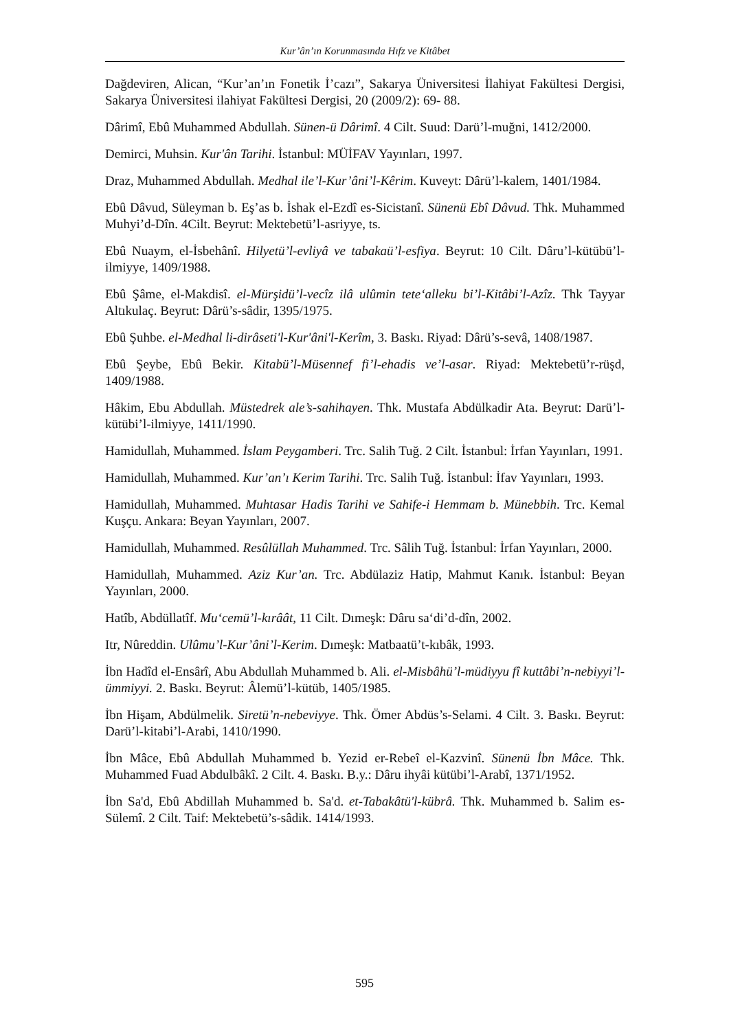Kur’ân’ın Korunmasında Hıfz ve Kitâbet
Dağdeviren, Alican, “Kur’an’ın Fonetik İ’cazı”, Sakarya Üniversitesi İlahiyat Fakültesi Dergisi, Sakarya Üniversitesi ilahiyat Fakültesi Dergisi, 20 (2009/2): 69- 88.
Dârimî, Ebû Muhammed Abdullah. Sünen-ü Dârimî. 4 Cilt. Suud: Darü’l-muğni, 1412/2000.
Demirci, Muhsin. Kur'ân Tarihi. İstanbul: MÜİFAV Yayınları, 1997.
Draz, Muhammed Abdullah. Medhal ile’l-Kur’âni’l-Kêrim. Kuveyt: Dârü’l-kalem, 1401/1984.
Ebû Dâvud, Süleyman b. Eş’as b. İshak el-Ezdî es-Sicistanî. Sünenü Ebî Dâvud. Thk. Muhammed Muhyi’d-Dîn. 4Cilt. Beyrut: Mektebetü’l-asriyye, ts.
Ebû Nuaym, el-İsbehânî. Hilyetü’l-evliyâ ve tabakaü’l-esfiya. Beyrut: 10 Cilt. Dâru’l-kütübü’l-ilmiyye, 1409/1988.
Ebû Şâme, el-Makdisî. el-Mürşidü’l-vecîz ilâ ulûmin tete‘alleku bi’l-Kitâbi’l-Azîz. Thk Tayyar Altıkulaç. Beyrut: Dârü’s-sâdir, 1395/1975.
Ebû Şuhbe. el-Medhal li-dirâseti'l-Kur'âni'l-Kerîm, 3. Baskı. Riyad: Dârü’s-sevâ, 1408/1987.
Ebû Şeybe, Ebû Bekir. Kitabü’l-Müsennef fi’l-ehadis ve’l-asar. Riyad: Mektebetü’r-rüşd, 1409/1988.
Hâkim, Ebu Abdullah. Müstedrek ale’s-sahihayen. Thk. Mustafa Abdülkadir Ata. Beyrut: Darü’l-kütübi’l-ilmiyye, 1411/1990.
Hamidullah, Muhammed. İslam Peygamberi. Trc. Salih Tuğ. 2 Cilt. İstanbul: İrfan Yayınları, 1991.
Hamidullah, Muhammed. Kur’an’ı Kerim Tarihi. Trc. Salih Tuğ. İstanbul: İfav Yayınları, 1993.
Hamidullah, Muhammed. Muhtasar Hadis Tarihi ve Sahife-i Hemmam b. Münebbih. Trc. Kemal Kuşçu. Ankara: Beyan Yayınları, 2007.
Hamidullah, Muhammed. Resûlüllah Muhammed. Trc. Sâlih Tuğ. İstanbul: İrfan Yayınları, 2000.
Hamidullah, Muhammed. Aziz Kur’an. Trc. Abdülaziz Hatip, Mahmut Kanık. İstanbul: Beyan Yayınları, 2000.
Hatîb, Abdüllatîf. Mu‘cemü’l-kırâât, 11 Cilt. Dımeşk: Dâru sa‘di’d-dîn, 2002.
Itr, Nûreddin. Ulûmu’l-Kur’âni’l-Kerim. Dımeşk: Matbaatü’t-kıbâk, 1993.
İbn Hadîd el-Ensârî, Abu Abdullah Muhammed b. Ali. el-Misbâhü’l-müdiyyu fî kuttâbi’n-nebiyyi’l-ümmiyyi. 2. Baskı. Beyrut: Âlemü’l-kütüb, 1405/1985.
İbn Hişam, Abdülmelik. Siretü’n-nebeviyye. Thk. Ömer Abdüs’s-Selami. 4 Cilt. 3. Baskı. Beyrut: Darü’l-kitabi’l-Arabi, 1410/1990.
İbn Mâce, Ebû Abdullah Muhammed b. Yezid er-Rebeî el-Kazvinî. Sünenü İbn Mâce. Thk. Muhammed Fuad Abdulbâkî. 2 Cilt. 4. Baskı. B.y.: Dâru ihyâi kütübi’l-Arabî, 1371/1952.
İbn Sa'd, Ebû Abdillah Muhammed b. Sa'd. et-Tabakâtü'l-kübrâ. Thk. Muhammed b. Salim es-Sülemî. 2 Cilt. Taif: Mektebetü’s-sâdik. 1414/1993.
595